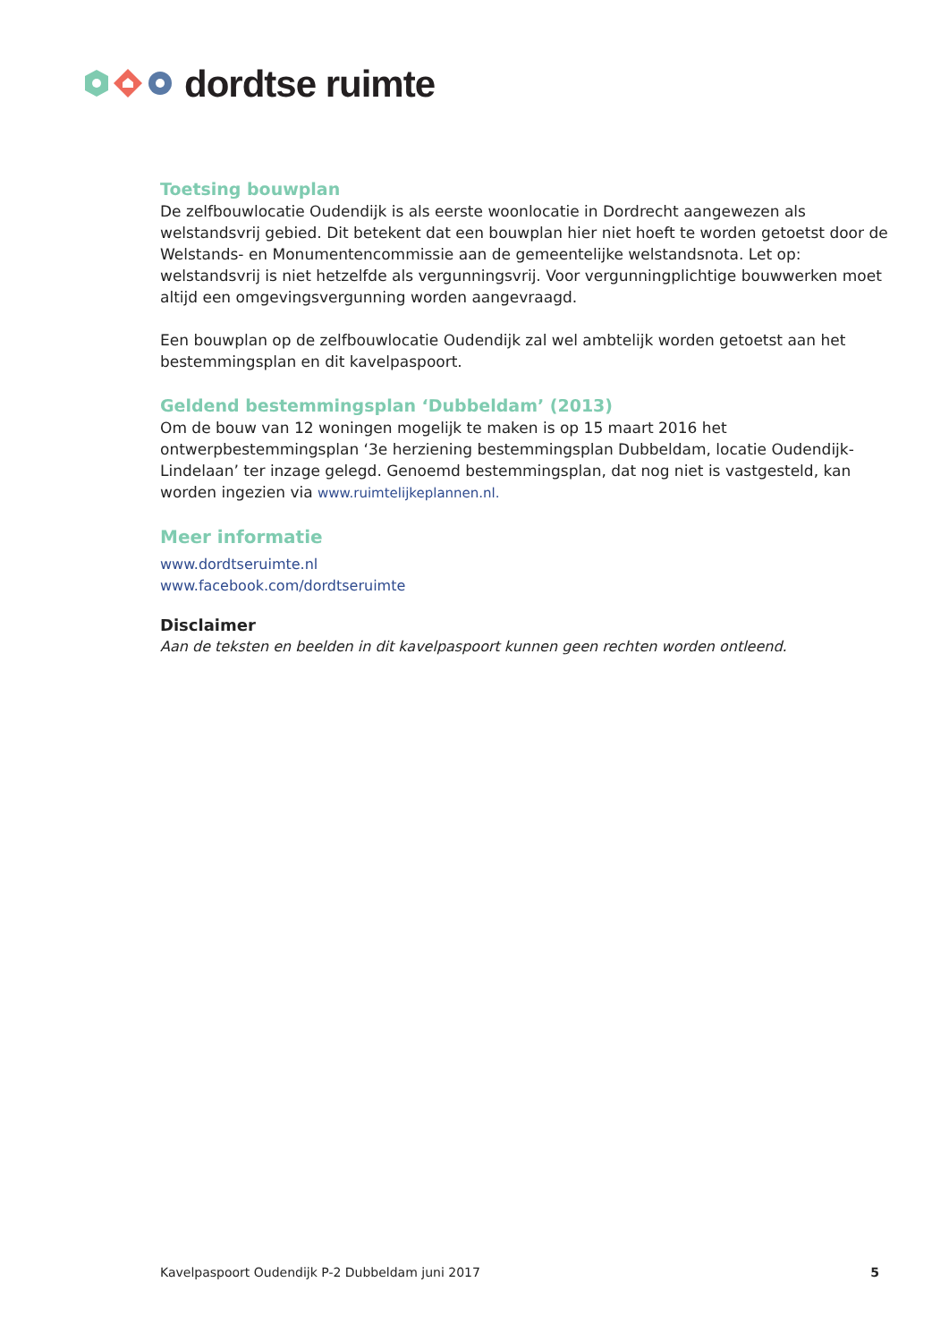dordtse ruimte
Toetsing bouwplan
De zelfbouwlocatie Oudendijk is als eerste woonlocatie in Dordrecht aangewezen als welstandsvrij gebied. Dit betekent dat een bouwplan hier niet hoeft te worden getoetst door de Welstands- en Monumentencommissie aan de gemeentelijke welstandsnota. Let op: welstandsvrij is niet hetzelfde als vergunningsvrij. Voor vergunningplichtige bouwwerken moet altijd een omgevingsvergunning worden aangevraagd.
Een bouwplan op de zelfbouwlocatie Oudendijk zal wel ambtelijk worden getoetst aan het bestemmingsplan en dit kavelpaspoort.
Geldend bestemmingsplan ‘Dubbeldam’ (2013)
Om de bouw van 12 woningen mogelijk te maken is op 15 maart 2016 het ontwerpbestemmingsplan ‘3e herziening bestemmingsplan Dubbeldam, locatie Oudendijk-Lindelaan’ ter inzage gelegd. Genoemd bestemmingsplan, dat nog niet is vastgesteld, kan worden ingezien via www.ruimtelijkeplannen.nl.
Meer informatie
www.dordtseruimte.nl
www.facebook.com/dordtseruimte
Disclaimer
Aan de teksten en beelden in dit kavelpaspoort kunnen geen rechten worden ontleend.
Kavelpaspoort Oudendijk P-2 Dubbeldam juni 2017 5